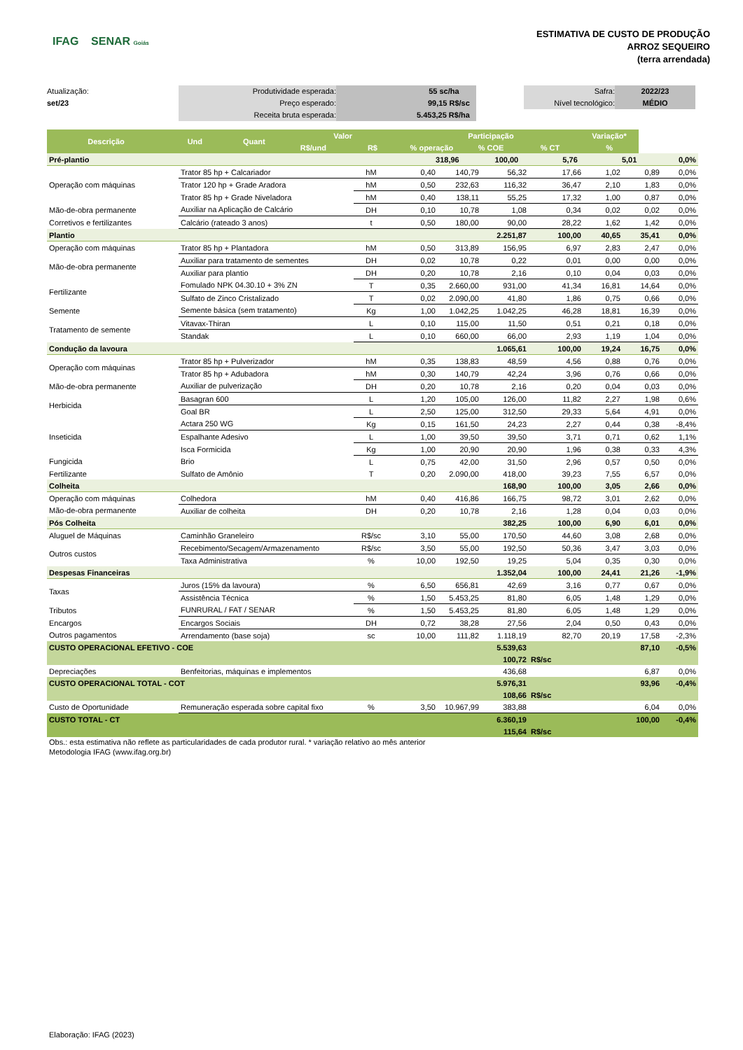IFAG SENAR Goiás
ESTIMATIVA DE CUSTO DE PRODUÇÃO
ARROZ SEQUEIRO
(terra arrendada)
Atualização:
set/23
Produtividade esperada:
Preço esperado:
Receita bruta esperada:
55 sc/ha
99,15 R$/sc
5.453,25 R$/ha
Safra:
Nível tecnológico:
2022/23
MÉDIO
| Descrição | Und | Quant | Valor | | Participação | | | Variação* | |
| --- | --- | --- | --- | --- | --- | --- | --- | --- | --- |
| | | | R$/und | R$ | % operação | % COE | % CT | % | |
| Pré-plantio | | | | | 318,96 | 100,00 | 5,76 | 5,01 | 0,0% |
| Operação com máquinas | Trator 85 hp + Calcariador | hM | 0,40 | 140,79 | 56,32 | 17,66 | 1,02 | 0,89 | 0,0% |
| | Trator 120 hp + Grade Aradora | hM | 0,50 | 232,63 | 116,32 | 36,47 | 2,10 | 1,83 | 0,0% |
| | Trator 85 hp + Grade Niveladora | hM | 0,40 | 138,11 | 55,25 | 17,32 | 1,00 | 0,87 | 0,0% |
| Mão-de-obra permanente | Auxiliar na Aplicação de Calcário | DH | 0,10 | 10,78 | 1,08 | 0,34 | 0,02 | 0,02 | 0,0% |
| Corretivos e fertilizantes | Calcário (rateado 3 anos) | t | 0,50 | 180,00 | 90,00 | 28,22 | 1,62 | 1,42 | 0,0% |
| Plantio | | | | | 2.251,87 | 100,00 | 40,65 | 35,41 | 0,0% |
| Operação com máquinas | Trator 85 hp + Plantadora | hM | 0,50 | 313,89 | 156,95 | 6,97 | 2,83 | 2,47 | 0,0% |
| Mão-de-obra permanente | Auxiliar para tratamento de sementes | DH | 0,02 | 10,78 | 0,22 | 0,01 | 0,00 | 0,00 | 0,0% |
| | Auxiliar para plantio | DH | 0,20 | 10,78 | 2,16 | 0,10 | 0,04 | 0,03 | 0,0% |
| Fertilizante | Fomulado NPK 04.30.10 + 3% ZN | T | 0,35 | 2.660,00 | 931,00 | 41,34 | 16,81 | 14,64 | 0,0% |
| | Sulfato de Zinco Cristalizado | T | 0,02 | 2.090,00 | 41,80 | 1,86 | 0,75 | 0,66 | 0,0% |
| Semente | Semente básica (sem tratamento) | Kg | 1,00 | 1.042,25 | 1.042,25 | 46,28 | 18,81 | 16,39 | 0,0% |
| Tratamento de semente | Vitavax-Thiran | L | 0,10 | 115,00 | 11,50 | 0,51 | 0,21 | 0,18 | 0,0% |
| | Standak | L | 0,10 | 660,00 | 66,00 | 2,93 | 1,19 | 1,04 | 0,0% |
| Condução da lavoura | | | | | 1.065,61 | 100,00 | 19,24 | 16,75 | 0,0% |
| Operação com máquinas | Trator 85 hp + Pulverizador | hM | 0,35 | 138,83 | 48,59 | 4,56 | 0,88 | 0,76 | 0,0% |
| | Trator 85 hp + Adubadora | hM | 0,30 | 140,79 | 42,24 | 3,96 | 0,76 | 0,66 | 0,0% |
| Mão-de-obra permanente | Auxiliar de pulverização | DH | 0,20 | 10,78 | 2,16 | 0,20 | 0,04 | 0,03 | 0,0% |
| Herbicida | Basagran 600 | L | 1,20 | 105,00 | 126,00 | 11,82 | 2,27 | 1,98 | 0,6% |
| | Goal BR | L | 2,50 | 125,00 | 312,50 | 29,33 | 5,64 | 4,91 | 0,0% |
| Inseticida | Actara 250 WG | Kg | 0,15 | 161,50 | 24,23 | 2,27 | 0,44 | 0,38 | -8,4% |
| | Espalhante Adesivo | L | 1,00 | 39,50 | 39,50 | 3,71 | 0,71 | 0,62 | 1,1% |
| | Isca Formicida | Kg | 1,00 | 20,90 | 20,90 | 1,96 | 0,38 | 0,33 | 4,3% |
| Fungicida | Brio | L | 0,75 | 42,00 | 31,50 | 2,96 | 0,57 | 0,50 | 0,0% |
| Fertilizante | Sulfato de Amônio | T | 0,20 | 2.090,00 | 418,00 | 39,23 | 7,55 | 6,57 | 0,0% |
| Colheita | | | | | 168,90 | 100,00 | 3,05 | 2,66 | 0,0% |
| Operação com máquinas | Colhedora | hM | 0,40 | 416,86 | 166,75 | 98,72 | 3,01 | 2,62 | 0,0% |
| Mão-de-obra permanente | Auxiliar de colheita | DH | 0,20 | 10,78 | 2,16 | 1,28 | 0,04 | 0,03 | 0,0% |
| Pós Colheita | | | | | 382,25 | 100,00 | 6,90 | 6,01 | 0,0% |
| Aluguel de Máquinas | Caminhão Graneleiro | R$/sc | 3,10 | 55,00 | 170,50 | 44,60 | 3,08 | 2,68 | 0,0% |
| Outros custos | Recebimento/Secagem/Armazenamento | R$/sc | 3,50 | 55,00 | 192,50 | 50,36 | 3,47 | 3,03 | 0,0% |
| | Taxa Administrativa | % | 10,00 | 192,50 | 19,25 | 5,04 | 0,35 | 0,30 | 0,0% |
| Despesas Financeiras | | | | | 1.352,04 | 100,00 | 24,41 | 21,26 | -1,9% |
| Taxas | Juros (15% da lavoura) | % | 6,50 | 656,81 | 42,69 | 3,16 | 0,77 | 0,67 | 0,0% |
| | Assistência Técnica | % | 1,50 | 5.453,25 | 81,80 | 6,05 | 1,48 | 1,29 | 0,0% |
| Tributos | FUNRURAL / FAT / SENAR | % | 1,50 | 5.453,25 | 81,80 | 6,05 | 1,48 | 1,29 | 0,0% |
| Encargos | Encargos Sociais | DH | 0,72 | 38,28 | 27,56 | 2,04 | 0,50 | 0,43 | 0,0% |
| Outros pagamentos | Arrendamento (base soja) | sc | 10,00 | 111,82 | 1.118,19 | 82,70 | 20,19 | 17,58 | -2,3% |
| CUSTO OPERACIONAL EFETIVO - COE | | | | | 5.539,63 | | | 87,10 | -0,5% |
| | | | | | 100,72 | R$/sc | | | |
| Depreciações | Benfeitorias, máquinas e implementos | | | | 436,68 | | | 6,87 | 0,0% |
| CUSTO OPERACIONAL TOTAL - COT | | | | | 5.976,31 | | | 93,96 | -0,4% |
| | | | | | 108,66 | R$/sc | | | |
| Custo de Oportunidade | Remuneração esperada sobre capital fixo | % | 3,50 | 10.967,99 | 383,88 | | | 6,04 | 0,0% |
| CUSTO TOTAL - CT | | | | | 6.360,19 | | | 100,00 | -0,4% |
| | | | | | 115,64 | R$/sc | | | |
Obs.: esta estimativa não reflete as particularidades de cada produtor rural. * variação relativo ao mês anterior
Metodologia IFAG (www.ifag.org.br)
Elaboração: IFAG (2023)